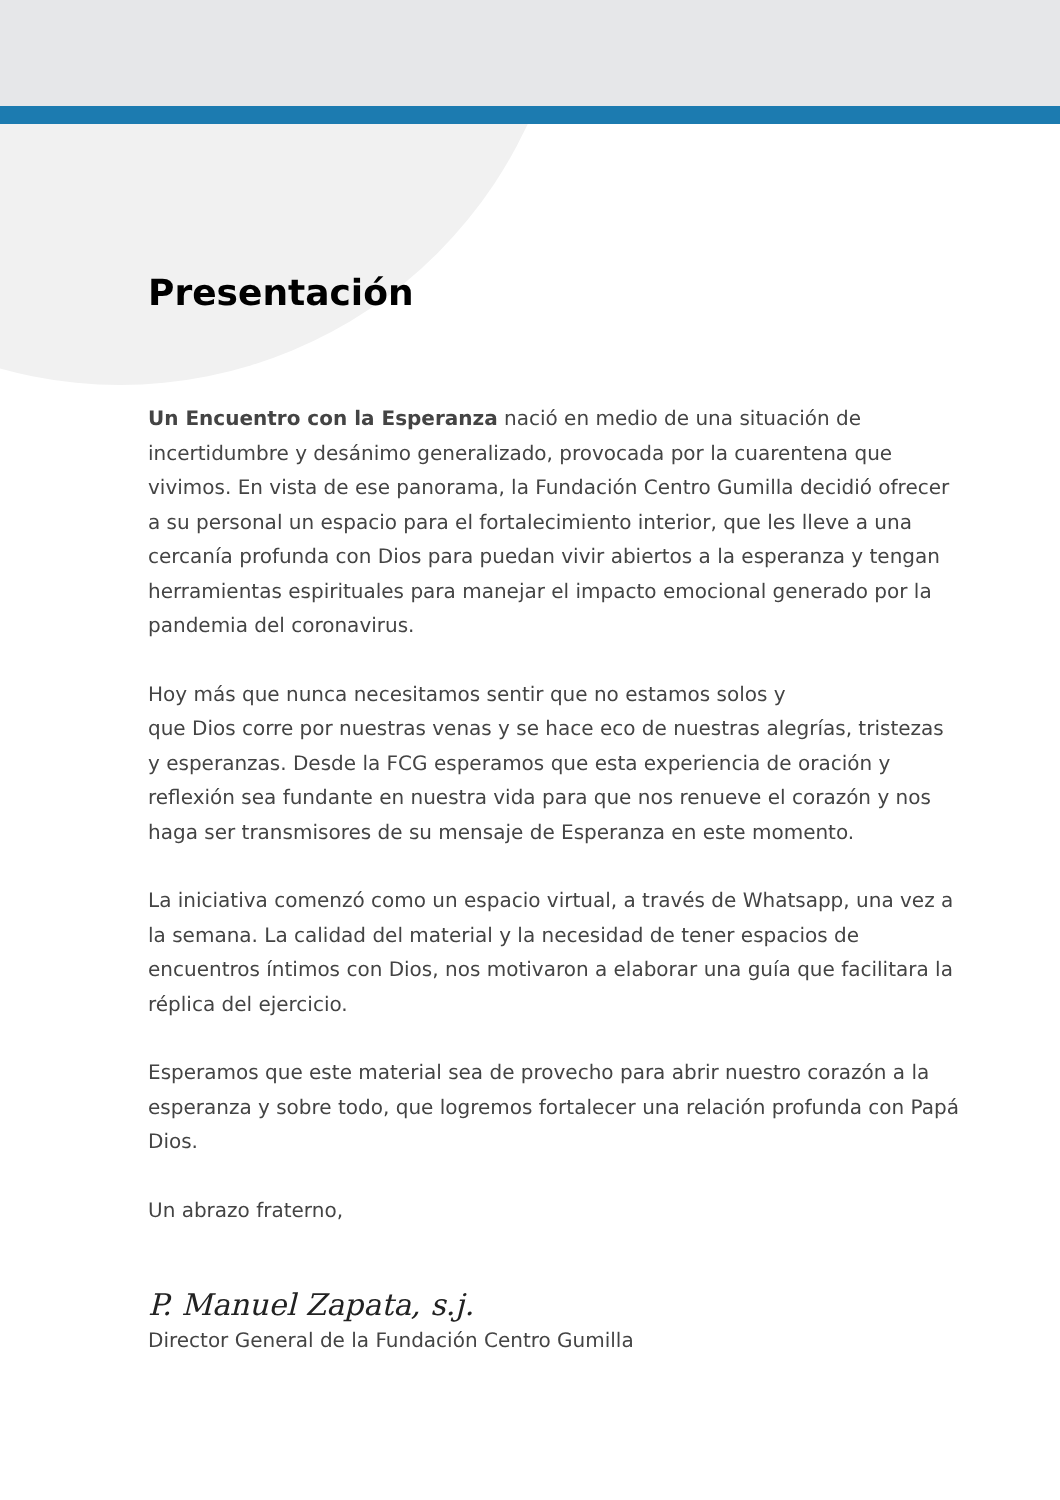Presentación
Un Encuentro con la Esperanza nació en medio de una situación de incertidumbre y desánimo generalizado, provocada por la cuarentena que vivimos. En vista de ese panorama, la Fundación Centro Gumilla decidió ofrecer a su personal un espacio para el fortalecimiento interior, que les lleve a una cercanía profunda con Dios para puedan vivir abiertos a la esperanza y tengan herramientas espirituales para manejar el impacto emocional generado por la pandemia del coronavirus.
Hoy más que nunca necesitamos sentir que no estamos solos y
que Dios corre por nuestras venas y se hace eco de nuestras alegrías, tristezas y esperanzas. Desde la FCG esperamos que esta experiencia de oración y reflexión sea fundante en nuestra vida para que nos renueve el corazón y nos haga ser transmisores de su mensaje de Esperanza en este momento.
La iniciativa comenzó como un espacio virtual, a través de Whatsapp, una vez a la semana. La calidad del material y la necesidad de tener espacios de encuentros íntimos con Dios, nos motivaron a elaborar una guía que facilitara la réplica del ejercicio.
Esperamos que este material sea de provecho para abrir nuestro corazón a la esperanza y sobre todo, que logremos fortalecer una relación profunda con Papá Dios.
Un abrazo fraterno,
P. Manuel Zapata, s.j.
Director General de la Fundación Centro Gumilla